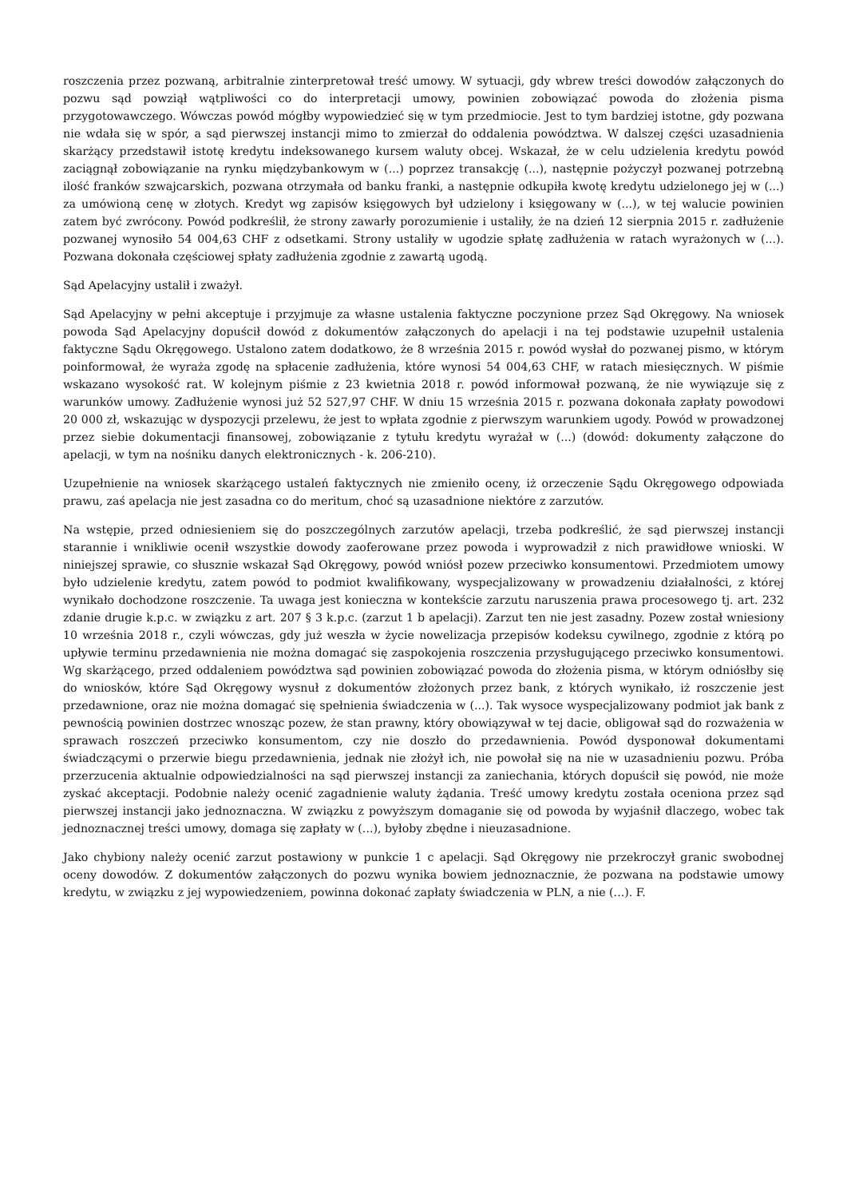roszczenia przez pozwaną, arbitralnie zinterpretował treść umowy. W sytuacji, gdy wbrew treści dowodów załączonych do pozwu sąd powziął wątpliwości co do interpretacji umowy, powinien zobowiązać powoda do złożenia pisma przygotowawczego. Wówczas powód mógłby wypowiedzieć się w tym przedmiocie. Jest to tym bardziej istotne, gdy pozwana nie wdała się w spór, a sąd pierwszej instancji mimo to zmierzał do oddalenia powództwa. W dalszej części uzasadnienia skarżący przedstawił istotę kredytu indeksowanego kursem waluty obcej. Wskazał, że w celu udzielenia kredytu powód zaciągnął zobowiązanie na rynku międzybankowym w (...) poprzez transakcję (...), następnie pożyczył pozwanej potrzebną ilość franków szwajcarskich, pozwana otrzymała od banku franki, a następnie odkupiła kwotę kredytu udzielonego jej w (...) za umówioną cenę w złotych. Kredyt wg zapisów księgowych był udzielony i księgowany w (...), w tej walucie powinien zatem być zwrócony. Powód podkreślił, że strony zawarły porozumienie i ustaliły, że na dzień 12 sierpnia 2015 r. zadłużenie pozwanej wynosiło 54 004,63 CHF z odsetkami. Strony ustaliły w ugodzie spłatę zadłużenia w ratach wyrażonych w (...). Pozwana dokonała częściowej spłaty zadłużenia zgodnie z zawartą ugodą.
Sąd Apelacyjny ustalił i zważył.
Sąd Apelacyjny w pełni akceptuje i przyjmuje za własne ustalenia faktyczne poczynione przez Sąd Okręgowy. Na wniosek powoda Sąd Apelacyjny dopuścił dowód z dokumentów załączonych do apelacji i na tej podstawie uzupełnił ustalenia faktyczne Sądu Okręgowego. Ustalono zatem dodatkowo, że 8 września 2015 r. powód wysłał do pozwanej pismo, w którym poinformował, że wyraża zgodę na spłacenie zadłużenia, które wynosi 54 004,63 CHF, w ratach miesięcznych. W piśmie wskazano wysokość rat. W kolejnym piśmie z 23 kwietnia 2018 r. powód informował pozwaną, że nie wywiązuje się z warunków umowy. Zadłużenie wynosi już 52 527,97 CHF. W dniu 15 września 2015 r. pozwana dokonała zapłaty powodowi 20 000 zł, wskazując w dyspozycji przelewu, że jest to wpłata zgodnie z pierwszym warunkiem ugody. Powód w prowadzonej przez siebie dokumentacji finansowej, zobowiązanie z tytułu kredytu wyrażał w (...) (dowód: dokumenty załączone do apelacji, w tym na nośniku danych elektronicznych - k. 206-210).
Uzupełnienie na wniosek skarżącego ustaleń faktycznych nie zmieniło oceny, iż orzeczenie Sądu Okręgowego odpowiada prawu, zaś apelacja nie jest zasadna co do meritum, choć są uzasadnione niektóre z zarzutów.
Na wstępie, przed odniesieniem się do poszczególnych zarzutów apelacji, trzeba podkreślić, że sąd pierwszej instancji starannie i wnikliwie ocenił wszystkie dowody zaoferowane przez powoda i wyprowadził z nich prawidłowe wnioski. W niniejszej sprawie, co słusznie wskazał Sąd Okręgowy, powód wniósł pozew przeciwko konsumentowi. Przedmiotem umowy było udzielenie kredytu, zatem powód to podmiot kwalifikowany, wyspecjalizowany w prowadzeniu działalności, z której wynikało dochodzone roszczenie. Ta uwaga jest konieczna w kontekście zarzutu naruszenia prawa procesowego tj. art. 232 zdanie drugie k.p.c. w związku z art. 207 § 3 k.p.c. (zarzut 1 b apelacji). Zarzut ten nie jest zasadny. Pozew został wniesiony 10 września 2018 r., czyli wówczas, gdy już weszła w życie nowelizacja przepisów kodeksu cywilnego, zgodnie z którą po upływie terminu przedawnienia nie można domagać się zaspokojenia roszczenia przysługującego przeciwko konsumentowi. Wg skarżącego, przed oddaleniem powództwa sąd powinien zobowiązać powoda do złożenia pisma, w którym odniósłby się do wniosków, które Sąd Okręgowy wysnuł z dokumentów złożonych przez bank, z których wynikało, iż roszczenie jest przedawnione, oraz nie można domagać się spełnienia świadczenia w (...). Tak wysoce wyspecjalizowany podmiot jak bank z pewnością powinien dostrzec wnosząc pozew, że stan prawny, który obowiązywał w tej dacie, obligował sąd do rozważenia w sprawach roszczeń przeciwko konsumentom, czy nie doszło do przedawnienia. Powód dysponował dokumentami świadczącymi o przerwie biegu przedawnienia, jednak nie złożył ich, nie powołał się na nie w uzasadnieniu pozwu. Próba przerzucenia aktualnie odpowiedzialności na sąd pierwszej instancji za zaniechania, których dopuścił się powód, nie może zyskać akceptacji. Podobnie należy ocenić zagadnienie waluty żądania. Treść umowy kredytu została oceniona przez sąd pierwszej instancji jako jednoznaczna. W związku z powyższym domaganie się od powoda by wyjaśnił dlaczego, wobec tak jednoznacznej treści umowy, domaga się zapłaty w (...), byłoby zbędne i nieuzasadnione.
Jako chybiony należy ocenić zarzut postawiony w punkcie 1 c apelacji. Sąd Okręgowy nie przekroczył granic swobodnej oceny dowodów. Z dokumentów załączonych do pozwu wynika bowiem jednoznacznie, że pozwana na podstawie umowy kredytu, w związku z jej wypowiedzeniem, powinna dokonać zapłaty świadczenia w PLN, a nie (...). F.